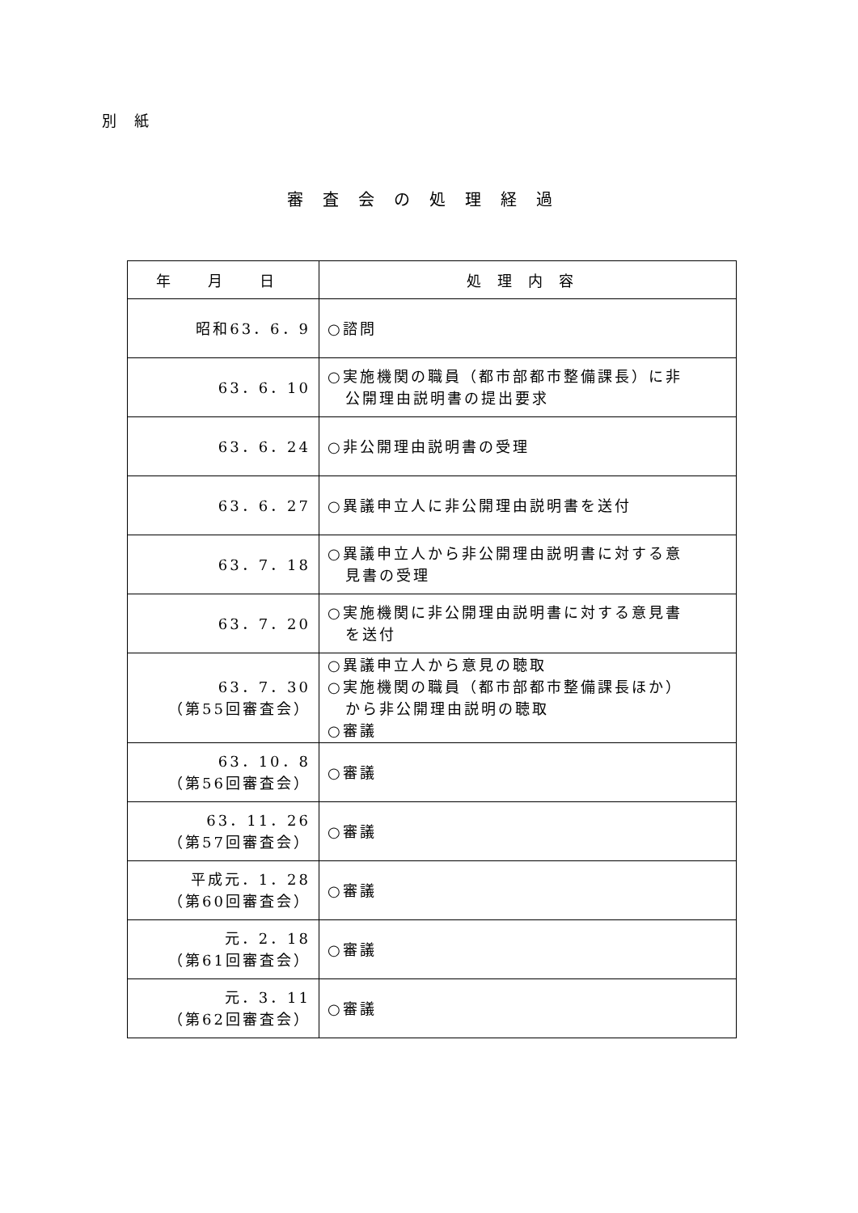別 紙
審査会の処理経過
| 年 月 日 | 処理内容 |
| --- | --- |
| 昭和63．6．9 | ○諮問 |
| 63．6．10 | ○実施機関の職員（都市部都市整備課長）に非 公開理由説明書の提出要求 |
| 63．6．24 | ○非公開理由説明書の受理 |
| 63．6．27 | ○異議申立人に非公開理由説明書を送付 |
| 63．7．18 | ○異議申立人から非公開理由説明書に対する意 見書の受理 |
| 63．7．20 | ○実施機関に非公開理由説明書に対する意見書 を送付 |
| 63．7．30 （第55回審査会） | ○異議申立人から意見の聴取 ○実施機関の職員（都市部都市整備課長ほか） から非公開理由説明の聴取 ○審議 |
| 63．10．8 （第56回審査会） | ○審議 |
| 63．11．26 （第57回審査会） | ○審議 |
| 平成元．1．28 （第60回審査会） | ○審議 |
| 元．2．18 （第61回審査会） | ○審議 |
| 元．3．11 （第62回審査会） | ○審議 |